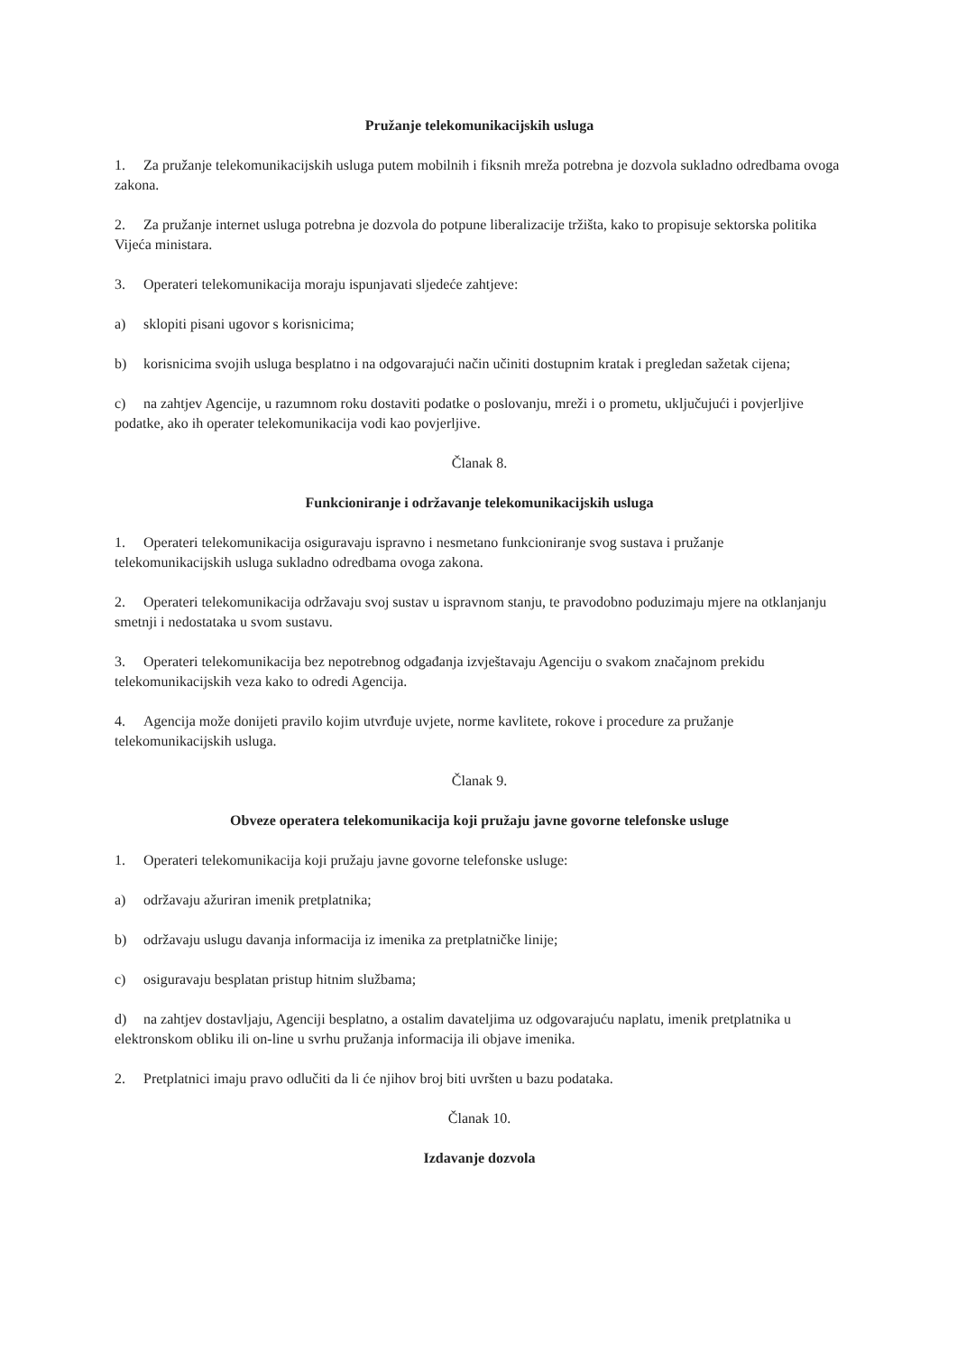Pružanje telekomunikacijskih usluga
1. Za pružanje telekomunikacijskih usluga putem mobilnih i fiksnih mreža potrebna je dozvola sukladno odredbama ovoga zakona.
2. Za pružanje internet usluga potrebna je dozvola do potpune liberalizacije tržišta, kako to propisuje sektorska politika Vijeća ministara.
3. Operateri telekomunikacija moraju ispunjavati sljedeće zahtjeve:
a) sklopiti pisani ugovor s korisnicima;
b) korisnicima svojih usluga besplatno i na odgovarajući način učiniti dostupnim kratak i pregledan sažetak cijena;
c) na zahtjev Agencije, u razumnom roku dostaviti podatke o poslovanju, mreži i o prometu, uključujući i povjerljive podatke, ako ih operater telekomunikacija vodi kao povjerljive.
Članak 8.
Funkcioniranje i održavanje telekomunikacijskih usluga
1. Operateri telekomunikacija osiguravaju ispravno i nesmetano funkcioniranje svog sustava i pružanje telekomunikacijskih usluga sukladno odredbama ovoga zakona.
2. Operateri telekomunikacija održavaju svoj sustav u ispravnom stanju, te pravodobno poduzimaju mjere na otklanjanju smetnji i nedostataka u svom sustavu.
3. Operateri telekomunikacija bez nepotrebnog odgađanja izvještavaju Agenciju o svakom značajnom prekidu telekomunikacijskih veza kako to odredi Agencija.
4. Agencija može donijeti pravilo kojim utvrđuje uvjete, norme kavlitete, rokove i procedure za pružanje telekomunikacijskih usluga.
Članak 9.
Obveze operatera telekomunikacija koji pružaju javne govorne telefonske usluge
1. Operateri telekomunikacija koji pružaju javne govorne telefonske usluge:
a) održavaju ažuriran imenik pretplatnika;
b) održavaju uslugu davanja informacija iz imenika za pretplatničke linije;
c) osiguravaju besplatan pristup hitnim službama;
d) na zahtjev dostavljaju, Agenciji besplatno, a ostalim davateljima uz odgovarajuću naplatu, imenik pretplatnika u elektronskom obliku ili on-line u svrhu pružanja informacija ili objave imenika.
2. Pretplatnici imaju pravo odlučiti da li će njihov broj biti uvršten u bazu podataka.
Članak 10.
Izdavanje dozvola